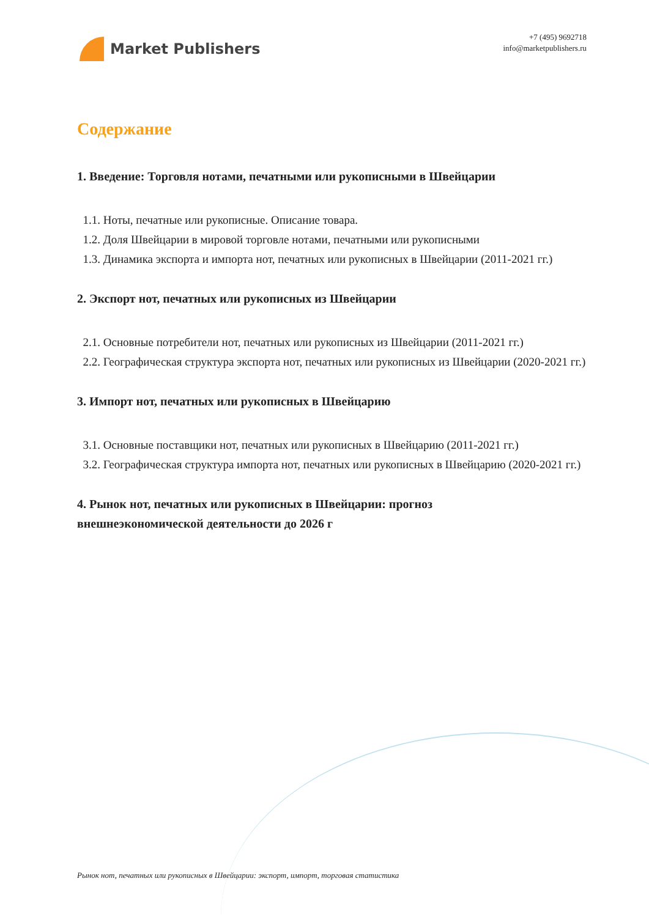Market Publishers
+7 (495) 9692718
info@marketpublishers.ru
Содержание
1. Введение: Торговля нотами, печатными или рукописными в Швейцарии
1.1. Ноты, печатные или рукописные. Описание товара.
1.2. Доля Швейцарии в мировой торговле нотами, печатными или рукописными
1.3. Динамика экспорта и импорта нот, печатных или рукописных в Швейцарии (2011-2021 гг.)
2. Экспорт нот, печатных или рукописных из Швейцарии
2.1. Основные потребители нот, печатных или рукописных из Швейцарии (2011-2021 гг.)
2.2. Географическая структура экспорта нот, печатных или рукописных из Швейцарии (2020-2021 гг.)
3. Импорт нот, печатных или рукописных в Швейцарию
3.1. Основные поставщики нот, печатных или рукописных в Швейцарию (2011-2021 гг.)
3.2. Географическая структура импорта нот, печатных или рукописных в Швейцарию (2020-2021 гг.)
4. Рынок нот, печатных или рукописных в Швейцарии: прогноз
внешнеэкономической деятельности до 2026 г
Рынок нот, печатных или рукописных в Швейцарии: экспорт, импорт, торговая статистика